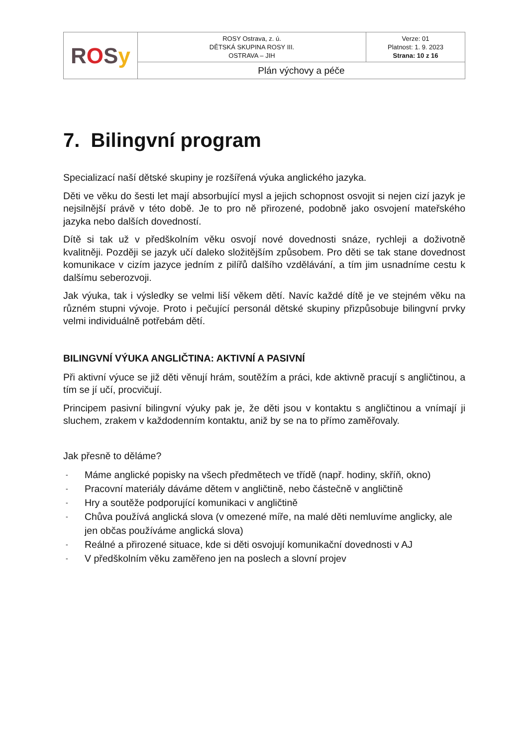| R O S y | ROSY Ostrava, z. ú. DĚTSKÁ SKUPINA ROSY III. OSTRAVA – JIH | Verze: 01 Platnost: 1. 9. 2023 Strana: 10 z 16 |
| | Plán výchovy a péče | |
7. Bilingvní program
Specializací naší dětské skupiny je rozšířená výuka anglického jazyka.
Děti ve věku do šesti let mají absorbující mysl a jejich schopnost osvojit si nejen cizí jazyk je nejsilnější právě v této době. Je to pro ně přirozené, podobně jako osvojení mateřského jazyka nebo dalších dovedností.
Dítě si tak už v předškolním věku osvojí nové dovednosti snáze, rychleji a doživotně kvalitněji. Později se jazyk učí daleko složitějším způsobem. Pro děti se tak stane dovednost komunikace v cizím jazyce jedním z pilířů dalšího vzdělávání, a tím jim usnadníme cestu k dalšímu seberozvoji.
Jak výuka, tak i výsledky se velmi liší věkem dětí. Navíc každé dítě je ve stejném věku na různém stupni vývoje. Proto i pečující personál dětské skupiny přizpůsobuje bilingvní prvky velmi individuálně potřebám dětí.
BILINGVNÍ VÝUKA ANGLIČTINA: AKTIVNÍ A PASIVNÍ
Při aktivní výuce se již děti věnují hrám, soutěžím a práci, kde aktivně pracují s angličtinou, a tím se jí učí, procvičují.
Principem pasivní bilingvní výuky pak je, že děti jsou v kontaktu s angličtinou a vnímají ji sluchem, zrakem v každodenním kontaktu, aniž by se na to přímo zaměřovaly.
Jak přesně to děláme?
- Máme anglické popisky na všech předmětech ve třídě (např. hodiny, skříň, okno)
- Pracovní materiály dáváme dětem v angličtině, nebo částečně v angličtině
- Hry a soutěže podporující komunikaci v angličtině
- Chůva používá anglická slova (v omezené míře, na malé děti nemluvíme anglicky, ale jen občas používáme anglická slova)
- Reálné a přirozené situace, kde si děti osvojují komunikační dovednosti v AJ
- V předškolním věku zaměřeno jen na poslech a slovní projev